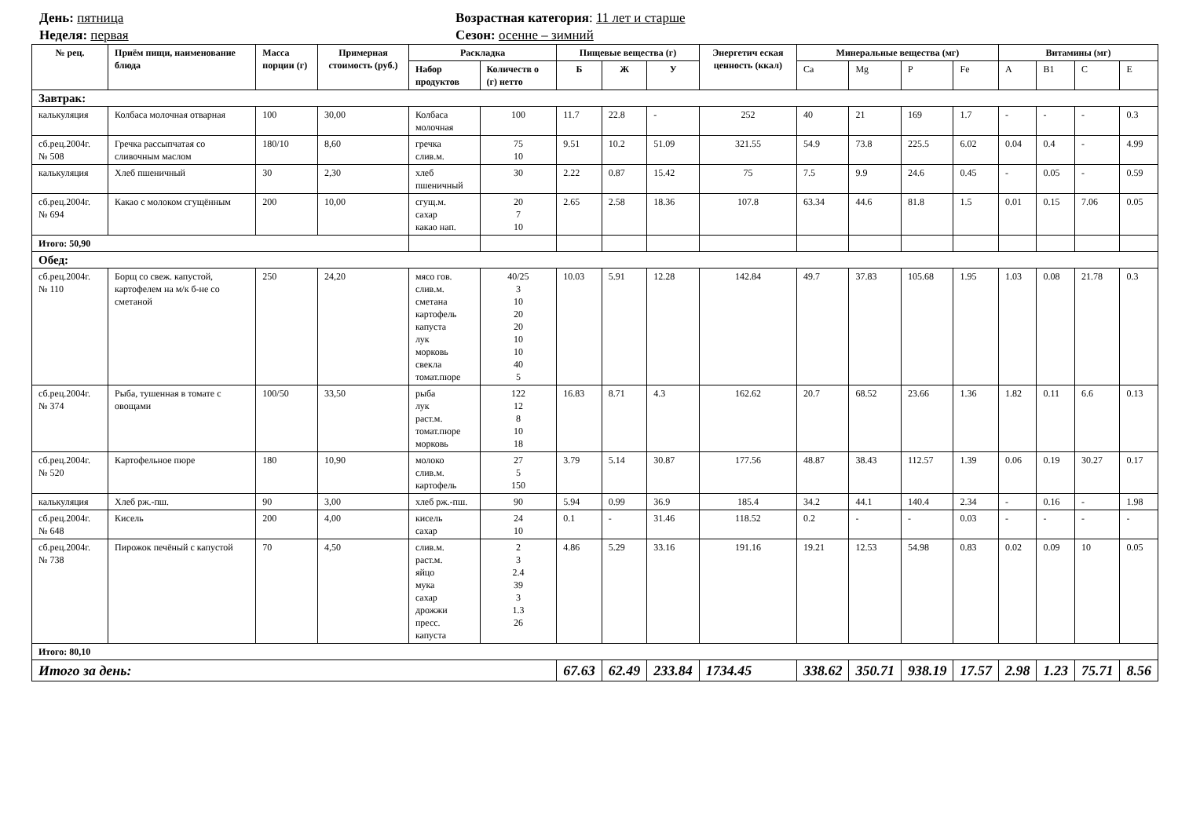День: пятница
Неделя: первая
Возрастная категория: 11 лет и старше
Сезон: осенне – зимний
| № рец. | Приём пищи, наименование блюда | Масса порции (г) | Примерная стоимость (руб.) | Раскладка | | Пищевые вещества (г) | | | Энергетич еская ценность (ккал) | Минеральные вещества (мг) | | | | Витамины (мг) | | | |
| --- | --- | --- | --- | --- | --- | --- | --- | --- | --- | --- | --- | --- | --- | --- | --- | --- | --- |
| | | | | Набор продуктов | Количеств о (г) нетто | Б | Ж | У | | Ca | Mg | P | Fe | A | B1 | C | E |
| Завтрак: | | | | | | | | | | | | | | | | | |
| калькуляция | Колбаса молочная отварная | 100 | 30,00 | Колбаса молочная | 100 | 11.7 | 22.8 | - | 252 | 40 | 21 | 169 | 1.7 | - | - | - | 0.3 |
| сб.рец.2004г. № 508 | Гречка рассыпчатая со сливочным маслом | 180/10 | 8,60 | гречка слив.м. | 75 10 | 9.51 | 10.2 | 51.09 | 321.55 | 54.9 | 73.8 | 225.5 | 6.02 | 0.04 | 0.4 | - | 4.99 |
| калькуляция | Хлеб пшеничный | 30 | 2,30 | хлеб пшеничный | 30 | 2.22 | 0.87 | 15.42 | 75 | 7.5 | 9.9 | 24.6 | 0.45 | - | 0.05 | - | 0.59 |
| сб.рец.2004г. № 694 | Какао с молоком сгущённым | 200 | 10,00 | сгущ.м. сахар какао нап. | 20 7 10 | 2.65 | 2.58 | 18.36 | 107.8 | 63.34 | 44.6 | 81.8 | 1.5 | 0.01 | 0.15 | 7.06 | 0.05 |
| Итого: 50,90 | | | | | | | | | | | | | | | | | |
| Обед: | | | | | | | | | | | | | | | | | |
| сб.рец.2004г. № 110 | Борщ со свеж. капустой, картофелем на м/к б-не со сметаной | 250 | 24,20 | мясо гов. слив.м. сметана картофель капуста лук морковь свекла томат.пюре | 40/25 3 10 20 20 10 10 40 5 | 10.03 | 5.91 | 12.28 | 142.84 | 49.7 | 37.83 | 105.68 | 1.95 | 1.03 | 0.08 | 21.78 | 0.3 |
| сб.рец.2004г. № 374 | Рыба, тушенная в томате с овощами | 100/50 | 33,50 | рыба лук раст.м. томат.пюре морковь | 122 12 8 10 18 | 16.83 | 8.71 | 4.3 | 162.62 | 20.7 | 68.52 | 23.66 | 1.36 | 1.82 | 0.11 | 6.6 | 0.13 |
| сб.рец.2004г. № 520 | Картофельное пюре | 180 | 10,90 | молоко слив.м. картофель | 27 5 150 | 3.79 | 5.14 | 30.87 | 177.56 | 48.87 | 38.43 | 112.57 | 1.39 | 0.06 | 0.19 | 30.27 | 0.17 |
| калькуляция | Хлеб рж.-пш. | 90 | 3,00 | хлеб рж.-пш. | 90 | 5.94 | 0.99 | 36.9 | 185.4 | 34.2 | 44.1 | 140.4 | 2.34 | - | 0.16 | - | 1.98 |
| сб.рец.2004г. № 648 | Кисель | 200 | 4,00 | кисель сахар | 24 10 | 0.1 | - | 31.46 | 118.52 | 0.2 | - | - | 0.03 | - | - | - | - |
| сб.рец.2004г. № 738 | Пирожок печёный с капустой | 70 | 4,50 | слив.м. раст.м. яйцо мука сахар дрожжи пресс. капуста | 2 3 2.4 39 3 1.3 26 | 4.86 | 5.29 | 33.16 | 191.16 | 19.21 | 12.53 | 54.98 | 0.83 | 0.02 | 0.09 | 10 | 0.05 |
| Итого: 80,10 | | | | | | | | | | | | | | | | | |
| Итого за день: | | | | | | 67.63 | 62.49 | 233.84 | 1734.45 | 338.62 | 350.71 | 938.19 | 17.57 | 2.98 | 1.23 | 75.71 | 8.56 |